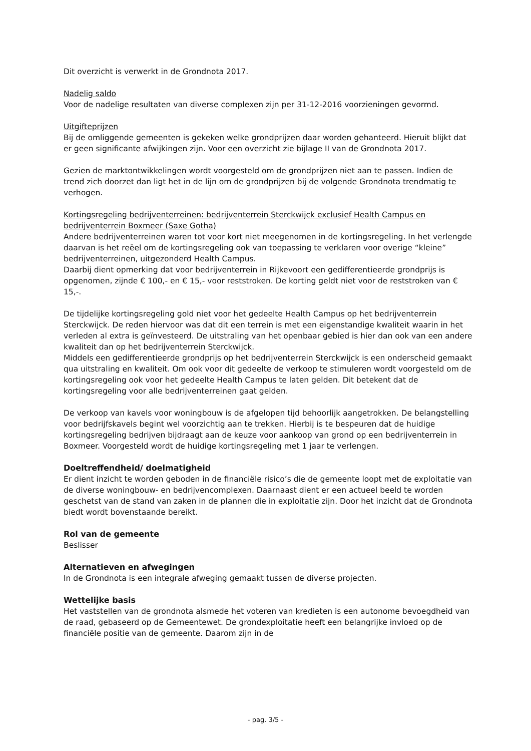Dit overzicht is verwerkt in de Grondnota 2017.
Nadelig saldo
Voor de nadelige resultaten van diverse complexen zijn per 31-12-2016 voorzieningen gevormd.
Uitgifteprijzen
Bij de omliggende gemeenten is gekeken welke grondprijzen daar worden gehanteerd. Hieruit blijkt dat er geen significante afwijkingen zijn. Voor een overzicht zie bijlage II van de Grondnota 2017.
Gezien de marktontwikkelingen wordt voorgesteld om de grondprijzen niet aan te passen. Indien de trend zich doorzet dan ligt het in de lijn om de grondprijzen bij de volgende Grondnota trendmatig te verhogen.
Kortingsregeling bedrijventerreinen: bedrijventerrein Sterckwijck exclusief Health Campus en bedrijventerrein Boxmeer (Saxe Gotha)
Andere bedrijventerreinen waren tot voor kort niet meegenomen in de kortingsregeling. In het verlengde daarvan is het reëel om de kortingsregeling ook van toepassing te verklaren voor overige “kleine” bedrijventerreinen, uitgezonderd Health Campus.
Daarbij dient opmerking dat voor bedrijventerrein in Rijkevoort een gedifferentieerde grondprijs is opgenomen, zijnde € 100,- en € 15,- voor reststroken. De korting geldt niet voor de reststroken van € 15,-.
De tijdelijke kortingsregeling gold niet voor het gedeelte Health Campus op het bedrijventerrein Sterckwijck. De reden hiervoor was dat dit een terrein is met een eigenstandige kwaliteit waarin in het verleden al extra is geïnvesteerd. De uitstraling van het openbaar gebied is hier dan ook van een andere kwaliteit dan op het bedrijventerrein Sterckwijck.
Middels een gedifferentieerde grondprijs op het bedrijventerrein Sterckwijck is een onderscheid gemaakt qua uitstraling en kwaliteit. Om ook voor dit gedeelte de verkoop te stimuleren wordt voorgesteld om de kortingsregeling ook voor het gedeelte Health Campus te laten gelden. Dit betekent dat de kortingsregeling voor alle bedrijventerreinen gaat gelden.
De verkoop van kavels voor woningbouw is de afgelopen tijd behoorlijk aangetrokken. De belangstelling voor bedrijfskavels begint wel voorzichtig aan te trekken. Hierbij is te bespeuren dat de huidige kortingsregeling bedrijven bijdraagt aan de keuze voor aankoop van grond op een bedrijventerrein in Boxmeer. Voorgesteld wordt de huidige kortingsregeling met 1 jaar te verlengen.
Doeltreffendheid/ doelmatigheid
Er dient inzicht te worden geboden in de financiële risico’s die de gemeente loopt met de exploitatie van de diverse woningbouw- en bedrijvencomplexen. Daarnaast dient er een actueel beeld te worden geschetst van de stand van zaken in de plannen die in exploitatie zijn. Door het inzicht dat de Grondnota biedt wordt bovenstaande bereikt.
Rol van de gemeente
Beslisser
Alternatieven en afwegingen
In de Grondnota is een integrale afweging gemaakt tussen de diverse projecten.
Wettelijke basis
Het vaststellen van de grondnota alsmede het voteren van kredieten is een autonome bevoegdheid van de raad, gebaseerd op de Gemeentewet. De grondexploitatie heeft een belangrijke invloed op de financiële positie van de gemeente. Daarom zijn in de
- pag. 3/5 -